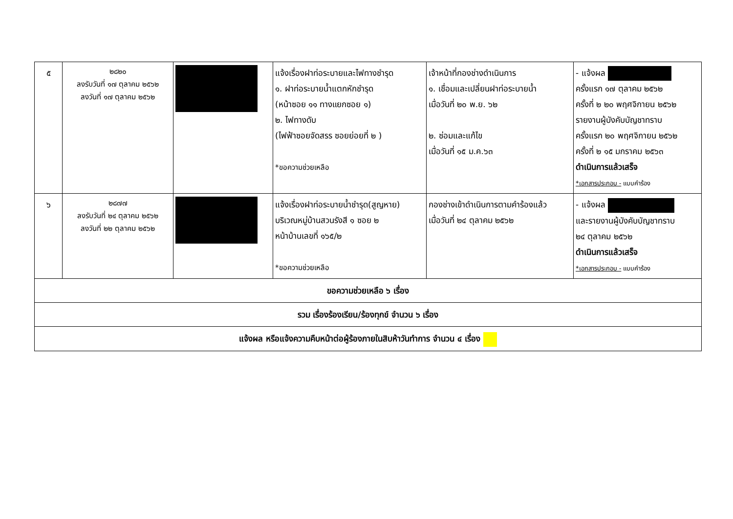| ๕ | ๒๘๒๐ ลงรับวันที่ ๑๗ ตุลาคม ๒๕๖๒ ลงวันที่ ๑๗ ตุลาคม ๒๕๖๒ | | แจ้งเรื่องฝาท่อระบายและไฟทางชำรุด ๑. ฝาท่อระบายน้ำแตกหักชำรุด (หน้าซอย ๑๑ ทางแยกซอย ๑) ๒. ไฟทางดับ (ไฟฟ้าซอยจัดสรร ซอยย่อยที่ ๒ ) *ขอความช่วยเหลือ | เจ้าหน้าที่กองช่างดำเนินการ ๑. เชื่อมและเปลี่ยนฝาท่อระบายน้ำ เมื่อวันที่ ๒๐ พ.ย. ๖๒ ๒. ซ่อมและแก้ไข เมื่อวันที่ ๑๕ ม.ค.๖๓ | - แจ้งผล ครั้งแรก ๑๗ ตุลาคม ๒๕๖๒ ครั้งที่ ๒ ๒๐ พฤศจิกายน ๒๕๖๒ รายงานผู้บังคับบัญชาทราบ ครั้งแรก ๒๐ พฤศจิกายน ๒๕๖๒ ครั้งที่ ๒ ๑๕ มกราคม ๒๕๖๓ ดำเนินการแล้วเสร็จ *เอกสารประกอบ - แบบคำร้อง |
| ๖ | ๒๘๗๗ ลงรับวันที่ ๒๔ ตุลาคม ๒๕๖๒ ลงวันที่ ๒๒ ตุลาคม ๒๕๖๒ | | แจ้งเรื่องฝาท่อระบายน้ำชำรุด(สูญหาย) บริเวณหมู่บ้านสวนรังสี ๑ ซอย ๒ หน้าบ้านเลขที่ ๑๖๕/๒ *ขอความช่วยเหลือ | กองช่างเข้าดำเนินการตามคำร้องแล้ว เมื่อวันที่ ๒๔ ตุลาคม ๒๕๖๒ | - แจ้งผล และรายงานผู้บังคับบัญชาทราบ ๒๔ ตุลาคม ๒๕๖๒ ดำเนินการแล้วเสร็จ *เอกสารประกอบ - แบบคำร้อง |
| ขอความช่วยเหลือ ๖ เรื่อง | | | | | |
| รวม เรื่องร้องเรียน/ร้องทุกข์ จำนวน ๖ เรื่อง | | | | | |
| แจ้งผล หรือแจ้งความคืบหน้าต่อผู้ร้องภายในสิบห้าวันทำการ จำนวน ๔ เรื่อง | | | | | |